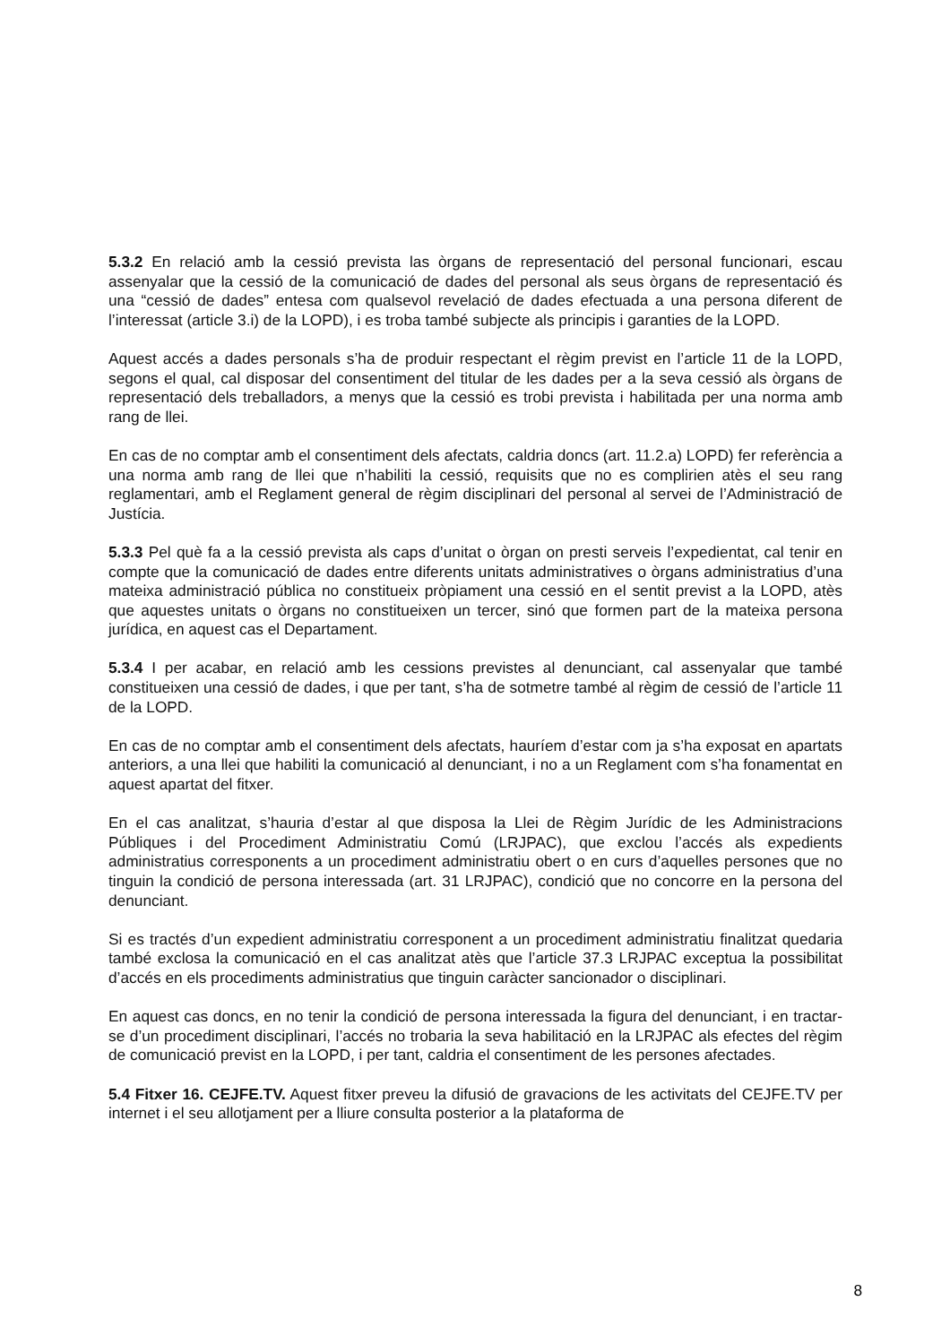5.3.2 En relació amb la cessió prevista las òrgans de representació del personal funcionari, escau assenyalar que la cessió de la comunicació de dades del personal als seus òrgans de representació és una “cessió de dades” entesa com qualsevol revelació de dades efectuada a una persona diferent de l’interessat (article 3.i) de la LOPD), i es troba també subjecte als principis i garanties de la LOPD.
Aquest accés a dades personals s’ha de produir respectant el règim previst en l’article 11 de la LOPD, segons el qual, cal disposar del consentiment del titular de les dades per a la seva cessió als òrgans de representació dels treballadors, a menys que la cessió es trobi prevista i habilitada per una norma amb rang de llei.
En cas de no comptar amb el consentiment dels afectats, caldria doncs (art. 11.2.a) LOPD) fer referència a una norma amb rang de llei que n’habiliti la cessió, requisits que no es complirien atès el seu rang reglamentari, amb el Reglament general de règim disciplinari del personal al servei de l’Administració de Justícia.
5.3.3 Pel què fa a la cessió prevista als caps d’unitat o òrgan on presti serveis l’expedientat, cal tenir en compte que la comunicació de dades entre diferents unitats administratives o òrgans administratius d’una mateixa administració pública no constitueix pròpiament una cessió en el sentit previst a la LOPD, atès que aquestes unitats o òrgans no constitueixen un tercer, sinó que formen part de la mateixa persona jurídica, en aquest cas el Departament.
5.3.4 I per acabar, en relació amb les cessions previstes al denunciant, cal assenyalar que també constitueixen una cessió de dades, i que per tant, s’ha de sotmetre també al règim de cessió de l’article 11 de la LOPD.
En cas de no comptar amb el consentiment dels afectats, hauríem d’estar com ja s’ha exposat en apartats anteriors, a una llei que habiliti la comunicació al denunciant, i no a un Reglament com s’ha fonamentat en aquest apartat del fitxer.
En el cas analitzat, s’hauria d’estar al que disposa la Llei de Règim Jurídic de les Administracions Públiques i del Procediment Administratiu Comú (LRJPAC), que exclou l’accés als expedients administratius corresponents a un procediment administratiu obert o en curs d’aquelles persones que no tinguin la condició de persona interessada (art. 31 LRJPAC), condició que no concorre en la persona del denunciant.
Si es tractés d’un expedient administratiu corresponent a un procediment administratiu finalitzat quedaria també exclosa la comunicació en el cas analitzat atès que l’article 37.3 LRJPAC exceptua la possibilitat d’accés en els procediments administratius que tinguin caràcter sancionador o disciplinari.
En aquest cas doncs, en no tenir la condició de persona interessada la figura del denunciant, i en tractar-se d’un procediment disciplinari, l’accés no trobaria la seva habilitació en la LRJPAC als efectes del règim de comunicació previst en la LOPD, i per tant, caldria el consentiment de les persones afectades.
5.4 Fitxer 16. CEJFE.TV. Aquest fitxer preveu la difusió de gravacions de les activitats del CEJFE.TV per internet i el seu allotjament per a lliure consulta posterior a la plataforma de
8